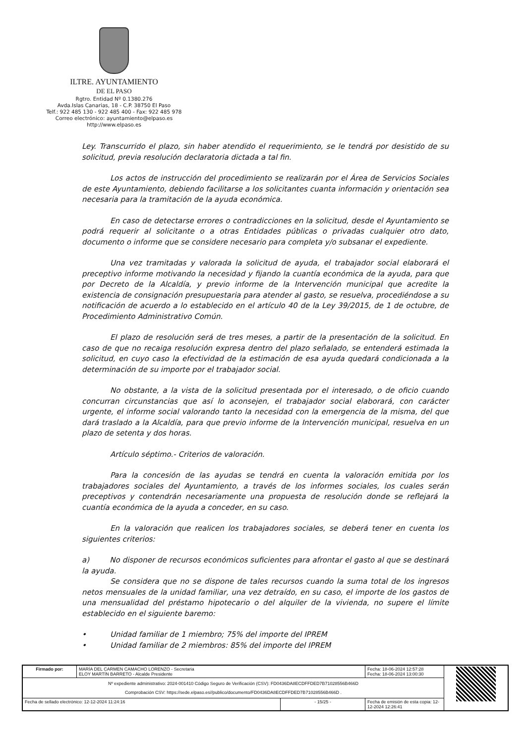ILTRE. AYUNTAMIENTO
DE EL PASO
Rgtro. Entidad Nº 0.1380.276
Avda.Islas Canarias, 18 - C.P. 38750 El Paso
Telf.: 922 485 130 - 922 485 400 - Fax: 922 485 978
Correo electrónico: ayuntamiento@elpaso.es
http://www.elpaso.es
Ley. Transcurrido el plazo, sin haber atendido el requerimiento, se le tendrá por desistido de su solicitud, previa resolución declaratoria dictada a tal fin.
Los actos de instrucción del procedimiento se realizarán por el Área de Servicios Sociales de este Ayuntamiento, debiendo facilitarse a los solicitantes cuanta información y orientación sea necesaria para la tramitación de la ayuda económica.
En caso de detectarse errores o contradicciones en la solicitud, desde el Ayuntamiento se podrá requerir al solicitante o a otras Entidades públicas o privadas cualquier otro dato, documento o informe que se considere necesario para completa y/o subsanar el expediente.
Una vez tramitadas y valorada la solicitud de ayuda, el trabajador social elaborará el preceptivo informe motivando la necesidad y fijando la cuantía económica de la ayuda, para que por Decreto de la Alcaldía, y previo informe de la Intervención municipal que acredite la existencia de consignación presupuestaria para atender al gasto, se resuelva, procediéndose a su notificación de acuerdo a lo establecido en el artículo 40 de la Ley 39/2015, de 1 de octubre, de Procedimiento Administrativo Común.
El plazo de resolución será de tres meses, a partir de la presentación de la solicitud. En caso de que no recaiga resolución expresa dentro del plazo señalado, se entenderá estimada la solicitud, en cuyo caso la efectividad de la estimación de esa ayuda quedará condicionada a la determinación de su importe por el trabajador social.
No obstante, a la vista de la solicitud presentada por el interesado, o de oficio cuando concurran circunstancias que así lo aconsejen, el trabajador social elaborará, con carácter urgente, el informe social valorando tanto la necesidad con la emergencia de la misma, del que dará traslado a la Alcaldía, para que previo informe de la Intervención municipal, resuelva en un plazo de setenta y dos horas.
Artículo séptimo.- Criterios de valoración.
Para la concesión de las ayudas se tendrá en cuenta la valoración emitida por los trabajadores sociales del Ayuntamiento, a través de los informes sociales, los cuales serán preceptivos y contendrán necesariamente una propuesta de resolución donde se reflejará la cuantía económica de la ayuda a conceder, en su caso.
En la valoración que realicen los trabajadores sociales, se deberá tener en cuenta los siguientes criterios:
a) No disponer de recursos económicos suficientes para afrontar el gasto al que se destinará la ayuda.
Se considera que no se dispone de tales recursos cuando la suma total de los ingresos netos mensuales de la unidad familiar, una vez detraído, en su caso, el importe de los gastos de una mensualidad del préstamo hipotecario o del alquiler de la vivienda, no supere el límite establecido en el siguiente baremo:
• Unidad familiar de 1 miembro; 75% del importe del IPREM
• Unidad familiar de 2 miembros: 85% del importe del IPREM
| Firmado por: | MARÍA DEL CARMEN CAMACHO LORENZO - Secretaria ELOY MARTÍN BARRETO - Alcalde Presidente | | Fecha: 18-06-2024 12:57:28 Fecha: 18-06-2024 13:00:30 | |
| Nº expediente administrativo: 2024-001410 Código Seguro de Verificación (CSV): FD0436DA8ECDFFDED7B71028556B466D Comprobación CSV: https://sede.elpaso.es//publico/documento/FD0436DA8ECDFFDED7B71028556B466D . | | | | |
| Fecha de sellado electrónico: 12-12-2024 11:24:16 | | - 15/25 - | Fecha de emisión de esta copia: 12-12-2024 12:26:41 | |